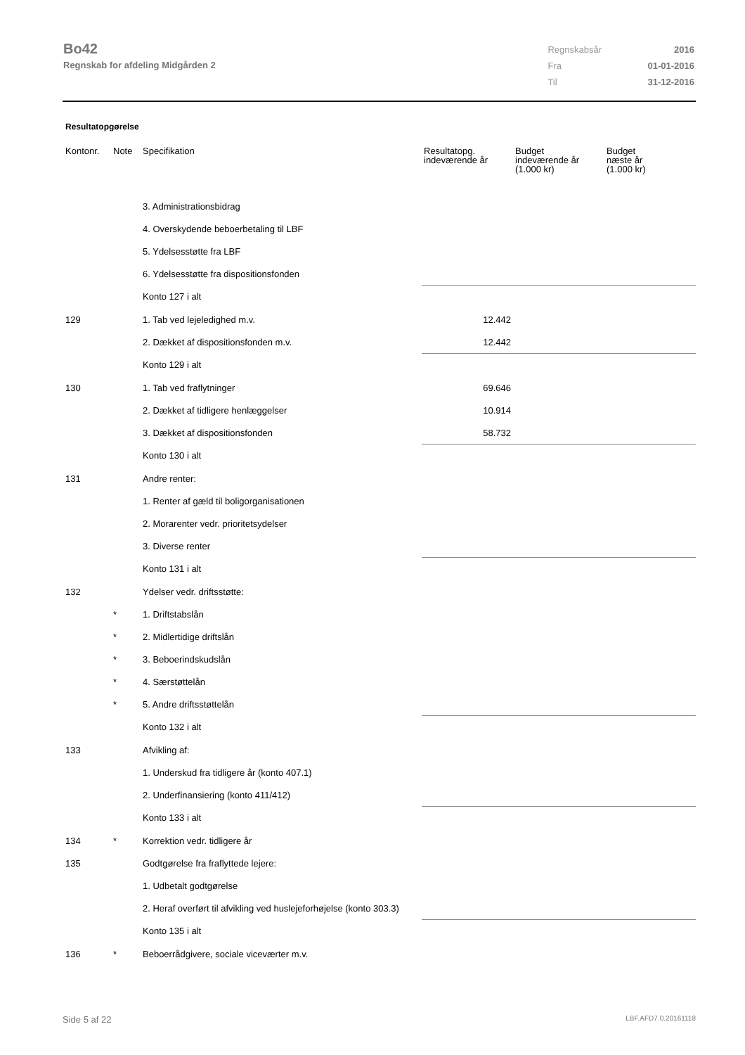Bo42
Regnskab for afdeling Midgården 2
| Regnskabsår | 2016 |
| Fra | 01-01-2016 |
| Til | 31-12-2016 |
Resultatopgørelse
| Kontonr. | Note | Specifikation | Resultatopg. indeværende år | Budget indeværende år (1.000 kr) | Budget næste år (1.000 kr) |
| --- | --- | --- | --- | --- | --- |
| | | 3. Administrationsbidrag | | | |
| | | 4. Overskydende beboerbetaling til LBF | | | |
| | | 5. Ydelsesstøtte fra LBF | | | |
| | | 6. Ydelsesstøtte fra dispositionsfonden | | | |
| | | Konto 127 i alt | | | |
| 129 | | 1. Tab ved lejeledighed m.v. | 12.442 | | |
| | | 2. Dækket af dispositionsfonden m.v. | 12.442 | | |
| | | Konto 129 i alt | | | |
| 130 | | 1. Tab ved fraflytninger | 69.646 | | |
| | | 2. Dækket af tidligere henlæggelser | 10.914 | | |
| | | 3. Dækket af dispositionsfonden | 58.732 | | |
| | | Konto 130 i alt | | | |
| 131 | | Andre renter: | | | |
| | | 1. Renter af gæld til boligorganisationen | | | |
| | | 2. Morarenter vedr. prioritetsydelser | | | |
| | | 3. Diverse renter | | | |
| | | Konto 131 i alt | | | |
| 132 | | Ydelser vedr. driftsstøtte: | | | |
| | * | 1. Driftstabslån | | | |
| | * | 2. Midlertidige driftslån | | | |
| | * | 3. Beboerindskudslån | | | |
| | * | 4. Særstøttelån | | | |
| | * | 5. Andre driftsstøttelån | | | |
| | | Konto 132 i alt | | | |
| 133 | | Afvikling af: | | | |
| | | 1. Underskud fra tidligere år (konto 407.1) | | | |
| | | 2. Underfinansiering (konto 411/412) | | | |
| | | Konto 133 i alt | | | |
| 134 | * | Korrektion vedr. tidligere år | | | |
| 135 | | Godtgørelse fra fraflyttede lejere: | | | |
| | | 1. Udbetalt godtgørelse | | | |
| | | 2. Heraf overført til afvikling ved huslejeforhøjelse (konto 303.3) | | | |
| | | Konto 135 i alt | | | |
| 136 | * | Beboerrådgivere, sociale viceværter m.v. | | | |
Side 5 af 22 LBF.AFD7.0.20161118